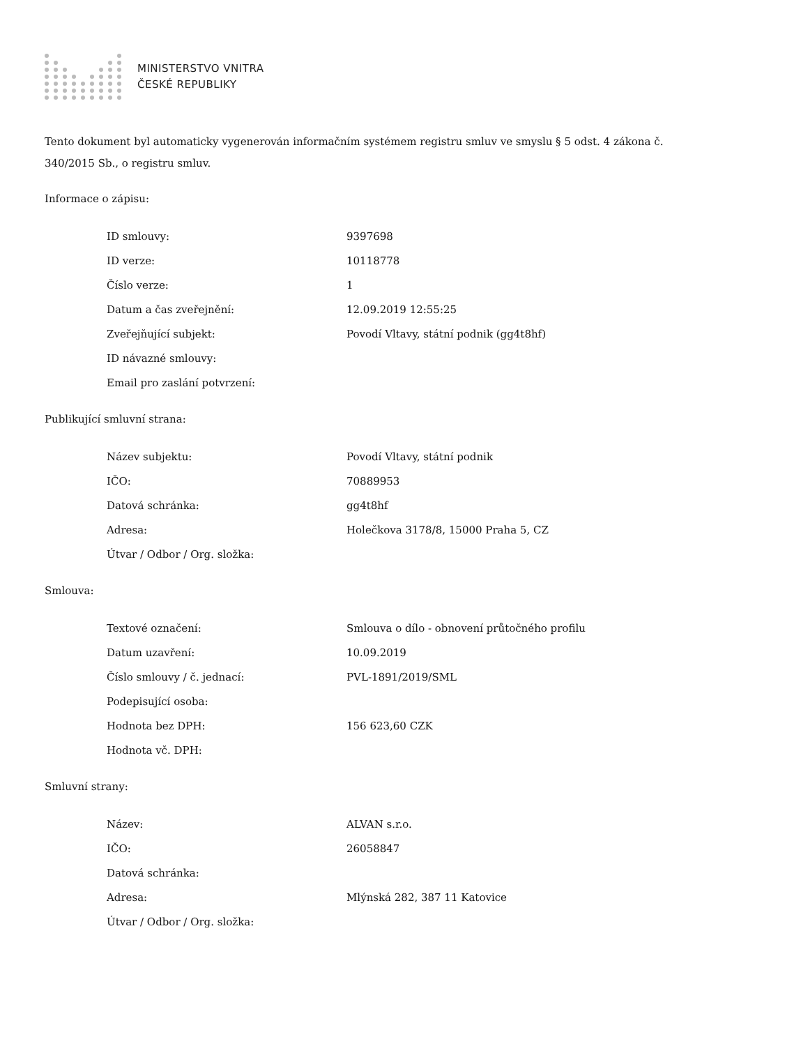MINISTERSTVO VNITRA
ČESKÉ REPUBLIKY
Tento dokument byl automaticky vygenerován informačním systémem registru smluv ve smyslu § 5 odst. 4 zákona č. 340/2015 Sb., o registru smluv.
Informace o zápisu:
| ID smlouvy: | 9397698 |
| ID verze: | 10118778 |
| Číslo verze: | 1 |
| Datum a čas zveřejnění: | 12.09.2019 12:55:25 |
| Zveřejňující subjekt: | Povodí Vltavy, státní podnik (gg4t8hf) |
| ID návazné smlouvy: | |
| Email pro zaslání potvrzení: | |
Publikující smluvní strana:
| Název subjektu: | Povodí Vltavy, státní podnik |
| IČO: | 70889953 |
| Datová schránka: | gg4t8hf |
| Adresa: | Holečkova 3178/8, 15000 Praha 5, CZ |
| Útvar / Odbor / Org. složka: | |
Smlouva:
| Textové označení: | Smlouva o dílo - obnovení průtočného profilu |
| Datum uzavření: | 10.09.2019 |
| Číslo smlouvy / č. jednací: | PVL-1891/2019/SML |
| Podepisující osoba: | |
| Hodnota bez DPH: | 156 623,60 CZK |
| Hodnota vč. DPH: | |
Smluvní strany:
| Název: | ALVAN s.r.o. |
| IČO: | 26058847 |
| Datová schránka: | |
| Adresa: | Mlýnská 282, 387 11 Katovice |
| Útvar / Odbor / Org. složka: | |